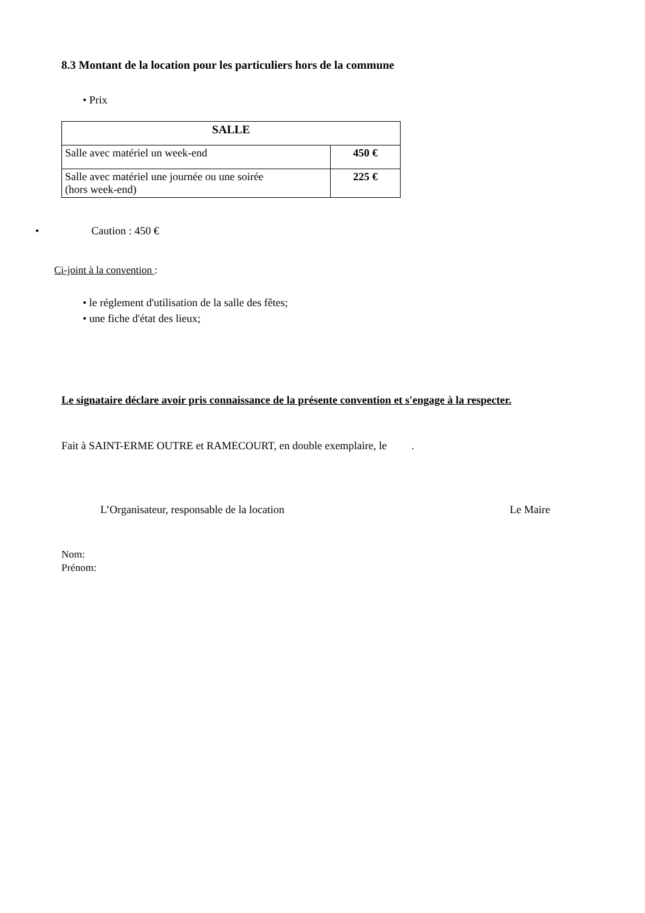8.3 Montant de la location pour les particuliers hors de la commune
• Prix
| SALLE | |
| --- | --- |
| Salle avec matériel un week-end | 450 € |
| Salle avec matériel une journée ou une soirée (hors week-end) | 225 € |
• Caution : 450 €
Ci-joint à la convention :
• le réglement d'utilisation de la salle des fêtes;
• une fiche d'état des lieux;
Le signataire déclare avoir pris connaissance de la présente convention et s'engage à la respecter.
Fait à SAINT-ERME OUTRE et RAMECOURT, en double exemplaire, le .
L’Organisateur, responsable de la location Le Maire
Nom:
Prénom: